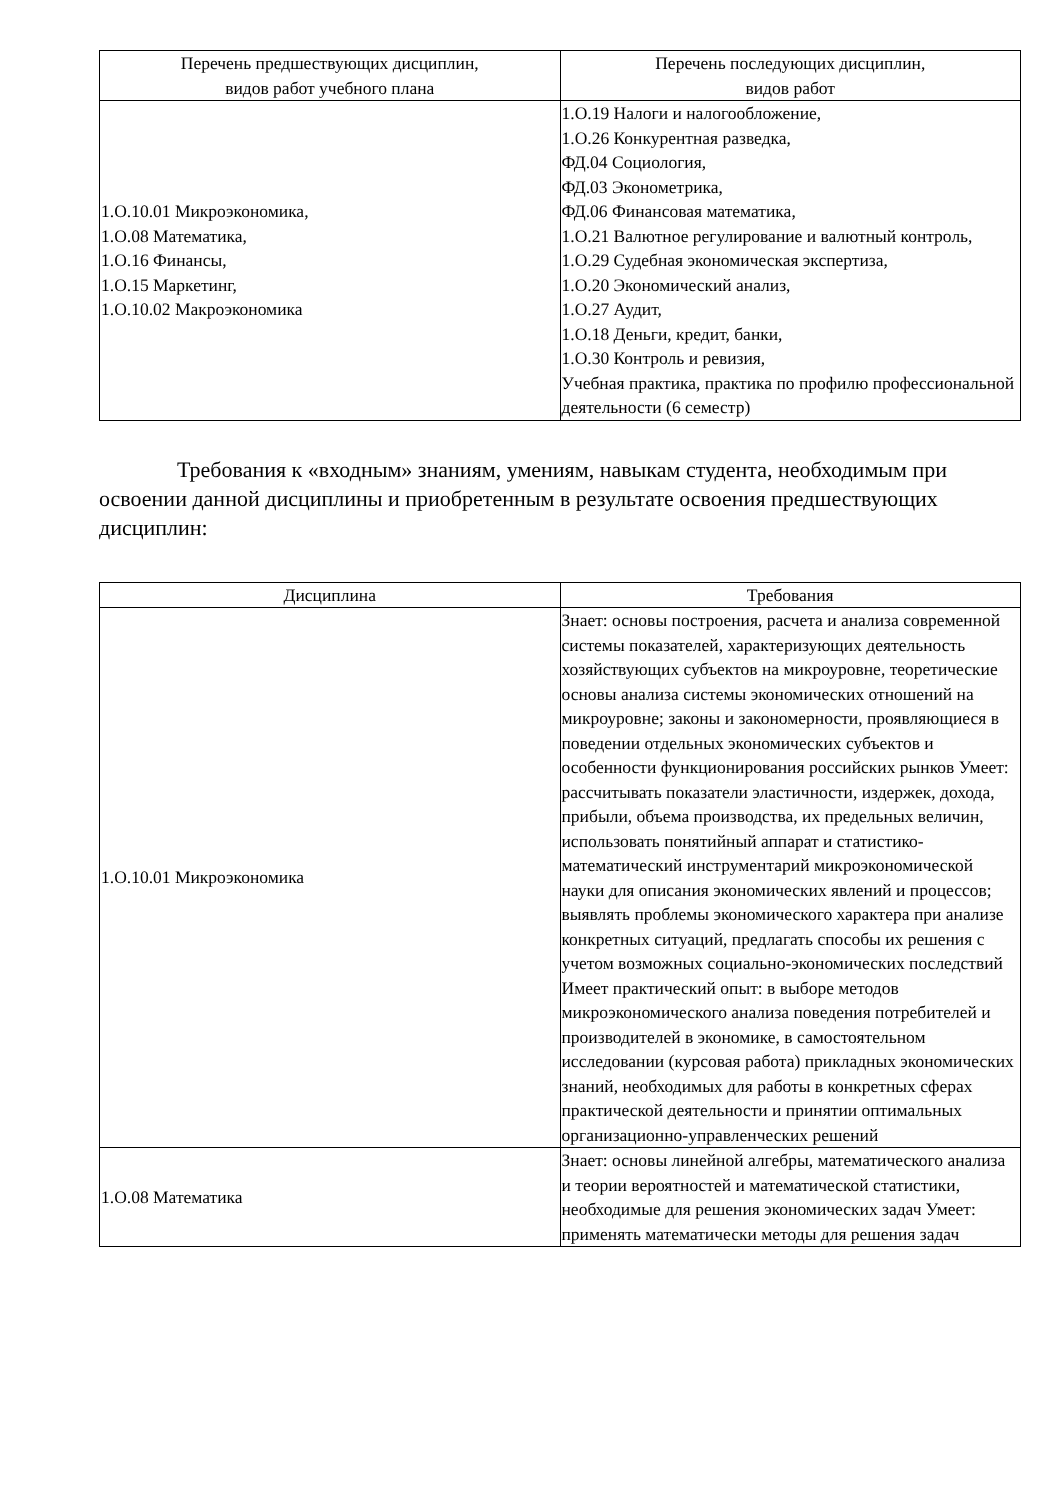| Перечень предшествующих дисциплин, видов работ учебного плана | Перечень последующих дисциплин, видов работ |
| --- | --- |
| 1.О.10.01 Микроэкономика, 1.О.08 Математика, 1.О.16 Финансы, 1.О.15 Маркетинг, 1.О.10.02 Макроэкономика | 1.О.19 Налоги и налогообложение, 1.О.26 Конкурентная разведка, ФД.04 Социология, ФД.03 Эконометрика, ФД.06 Финансовая математика, 1.О.21 Валютное регулирование и валютный контроль, 1.О.29 Судебная экономическая экспертиза, 1.О.20 Экономический анализ, 1.О.27 Аудит, 1.О.18 Деньги, кредит, банки, 1.О.30 Контроль и ревизия, Учебная практика, практика по профилю профессиональной деятельности (6 семестр) |
Требования к «входным» знаниям, умениям, навыкам студента, необходимым при освоении данной дисциплины и приобретенным в результате освоения предшествующих дисциплин:
| Дисциплина | Требования |
| --- | --- |
| 1.О.10.01 Микроэкономика | Знает: основы построения, расчета и анализа современной системы показателей, характеризующих деятельность хозяйствующих субъектов на микроуровне, теоретические основы анализа системы экономических отношений на микроуровне; законы и закономерности, проявляющиеся в поведении отдельных экономических субъектов и особенности функционирования российских рынков Умеет: рассчитывать показатели эластичности, издержек, дохода, прибыли, объема производства, их предельных величин, использовать понятийный аппарат и статистико-математический инструментарий микроэкономической науки для описания экономических явлений и процессов; выявлять проблемы экономического характера при анализе конкретных ситуаций, предлагать способы их решения с учетом возможных социально-экономических последствий Имеет практический опыт: в выборе методов микроэкономического анализа поведения потребителей и производителей в экономике, в самостоятельном исследовании (курсовая работа) прикладных экономических знаний, необходимых для работы в конкретных сферах практической деятельности и принятии оптимальных организационно-управленческих решений |
| 1.О.08 Математика | Знает: основы линейной алгебры, математического анализа и теории вероятностей и математической статистики, необходимые для решения экономических задач Умеет: применять математически методы для решения задач |